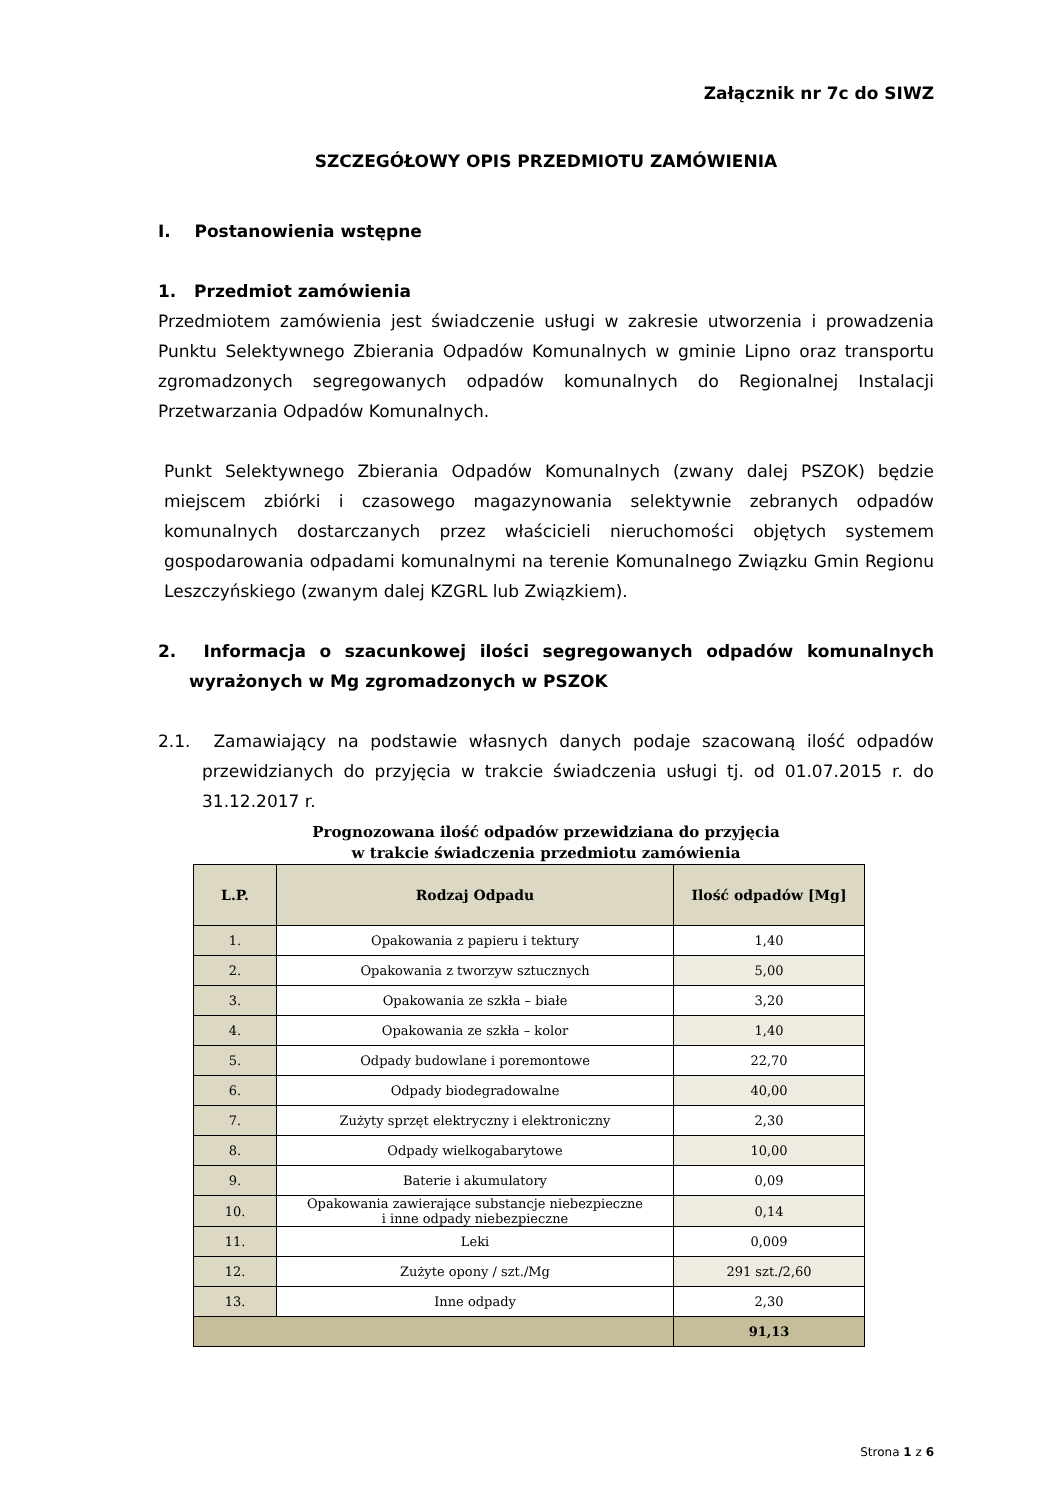Załącznik nr 7c do SIWZ
SZCZEGÓŁOWY OPIS PRZEDMIOTU ZAMÓWIENIA
I. Postanowienia wstępne
1. Przedmiot zamówienia
Przedmiotem zamówienia jest świadczenie usługi w zakresie utworzenia i prowadzenia Punktu Selektywnego Zbierania Odpadów Komunalnych w gminie Lipno oraz transportu zgromadzonych segregowanych odpadów komunalnych do Regionalnej Instalacji Przetwarzania Odpadów Komunalnych.
Punkt Selektywnego Zbierania Odpadów Komunalnych (zwany dalej PSZOK) będzie miejscem zbiórki i czasowego magazynowania selektywnie zebranych odpadów komunalnych dostarczanych przez właścicieli nieruchomości objętych systemem gospodarowania odpadami komunalnymi na terenie Komunalnego Związku Gmin Regionu Leszczyńskiego (zwanym dalej KZGRL lub Związkiem).
2. Informacja o szacunkowej ilości segregowanych odpadów komunalnych wyrażonych w Mg zgromadzonych w PSZOK
2.1. Zamawiający na podstawie własnych danych podaje szacowaną ilość odpadów przewidzianych do przyjęcia w trakcie świadczenia usługi tj. od 01.07.2015 r. do 31.12.2017 r.
Prognozowana ilość odpadów przewidziana do przyjęcia
w trakcie świadczenia przedmiotu zamówienia
| L.P. | Rodzaj Odpadu | Ilość odpadów [Mg] |
| --- | --- | --- |
| 1. | Opakowania z papieru i tektury | 1,40 |
| 2. | Opakowania z tworzyw sztucznych | 5,00 |
| 3. | Opakowania ze szkła – białe | 3,20 |
| 4. | Opakowania ze szkła – kolor | 1,40 |
| 5. | Odpady budowlane i poremontowe | 22,70 |
| 6. | Odpady biodegradowalne | 40,00 |
| 7. | Zużyty sprzęt elektryczny i elektroniczny | 2,30 |
| 8. | Odpady wielkogabarytowe | 10,00 |
| 9. | Baterie i akumulatory | 0,09 |
| 10. | Opakowania zawierające substancje niebezpieczne i inne odpady niebezpieczne | 0,14 |
| 11. | Leki | 0,009 |
| 12. | Zużyte opony / szt./Mg | 291 szt./2,60 |
| 13. | Inne odpady | 2,30 |
| | | 91,13 |
Strona 1 z 6